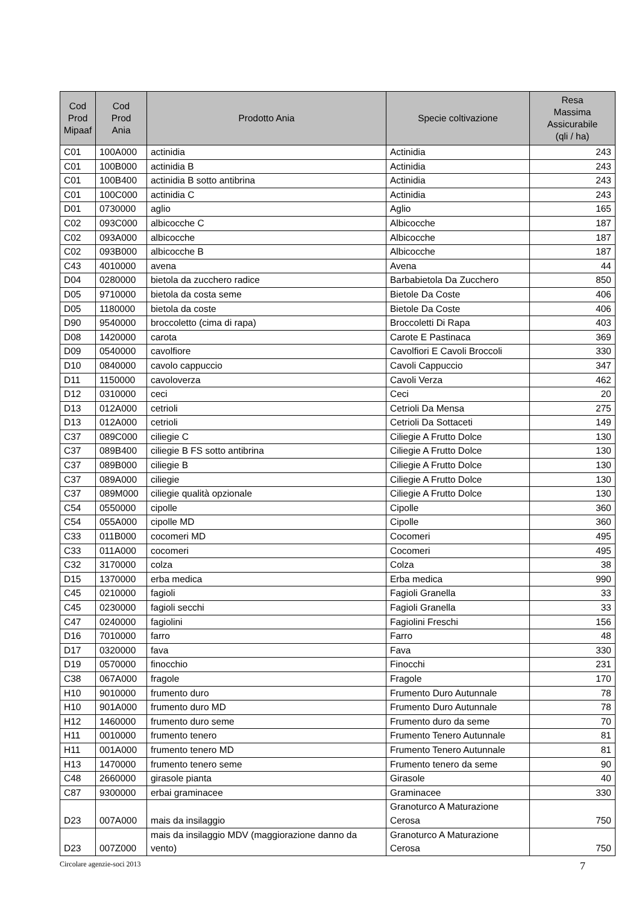| Cod Prod Mipaaf | Cod Prod Ania | Prodotto Ania | Specie coltivazione | Resa Massima Assicurabile (qli / ha) |
| --- | --- | --- | --- | --- |
| C01 | 100A000 | actinidia | Actinidia | 243 |
| C01 | 100B000 | actinidia B | Actinidia | 243 |
| C01 | 100B400 | actinidia B sotto antibrina | Actinidia | 243 |
| C01 | 100C000 | actinidia C | Actinidia | 243 |
| D01 | 0730000 | aglio | Aglio | 165 |
| C02 | 093C000 | albicocche C | Albicocche | 187 |
| C02 | 093A000 | albicocche | Albicocche | 187 |
| C02 | 093B000 | albicocche B | Albicocche | 187 |
| C43 | 4010000 | avena | Avena | 44 |
| D04 | 0280000 | bietola da zucchero radice | Barbabietola Da Zucchero | 850 |
| D05 | 9710000 | bietola da costa seme | Bietole Da Coste | 406 |
| D05 | 1180000 | bietola da coste | Bietole Da Coste | 406 |
| D90 | 9540000 | broccoletto (cima di rapa) | Broccoletti Di Rapa | 403 |
| D08 | 1420000 | carota | Carote E Pastinaca | 369 |
| D09 | 0540000 | cavolfiore | Cavolfiori E Cavoli Broccoli | 330 |
| D10 | 0840000 | cavolo cappuccio | Cavoli Cappuccio | 347 |
| D11 | 1150000 | cavoloverza | Cavoli Verza | 462 |
| D12 | 0310000 | ceci | Ceci | 20 |
| D13 | 012A000 | cetrioli | Cetrioli Da Mensa | 275 |
| D13 | 012A000 | cetrioli | Cetrioli Da Sottaceti | 149 |
| C37 | 089C000 | ciliegie C | Ciliegie A Frutto Dolce | 130 |
| C37 | 089B400 | ciliegie B FS sotto antibrina | Ciliegie A Frutto Dolce | 130 |
| C37 | 089B000 | ciliegie B | Ciliegie A Frutto Dolce | 130 |
| C37 | 089A000 | ciliegie | Ciliegie A Frutto Dolce | 130 |
| C37 | 089M000 | ciliegie qualità opzionale | Ciliegie A Frutto Dolce | 130 |
| C54 | 0550000 | cipolle | Cipolle | 360 |
| C54 | 055A000 | cipolle MD | Cipolle | 360 |
| C33 | 011B000 | cocomeri MD | Cocomeri | 495 |
| C33 | 011A000 | cocomeri | Cocomeri | 495 |
| C32 | 3170000 | colza | Colza | 38 |
| D15 | 1370000 | erba medica | Erba medica | 990 |
| C45 | 0210000 | fagioli | Fagioli Granella | 33 |
| C45 | 0230000 | fagioli secchi | Fagioli Granella | 33 |
| C47 | 0240000 | fagiolini | Fagiolini Freschi | 156 |
| D16 | 7010000 | farro | Farro | 48 |
| D17 | 0320000 | fava | Fava | 330 |
| D19 | 0570000 | finocchio | Finocchi | 231 |
| C38 | 067A000 | fragole | Fragole | 170 |
| H10 | 9010000 | frumento duro | Frumento Duro Autunnale | 78 |
| H10 | 901A000 | frumento duro MD | Frumento Duro Autunnale | 78 |
| H12 | 1460000 | frumento duro seme | Frumento duro da seme | 70 |
| H11 | 0010000 | frumento tenero | Frumento Tenero Autunnale | 81 |
| H11 | 001A000 | frumento tenero MD | Frumento Tenero Autunnale | 81 |
| H13 | 1470000 | frumento tenero seme | Frumento tenero da seme | 90 |
| C48 | 2660000 | girasole pianta | Girasole | 40 |
| C87 | 9300000 | erbai graminacee | Graminacee | 330 |
| D23 | 007A000 | mais da insilaggio | Granoturco A Maturazione Cerosa | 750 |
| D23 | 007Z000 | mais da insilaggio MDV (maggiorazione danno da vento) | Granoturco A Maturazione Cerosa | 750 |
Circolare agenzie-soci 2013 7